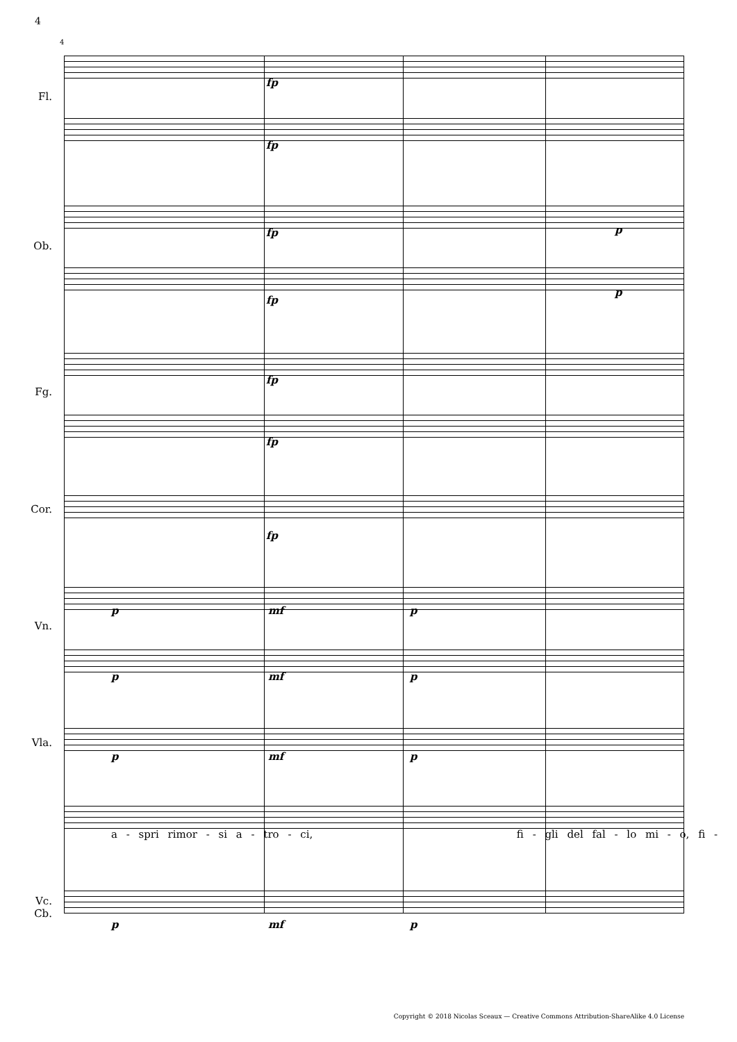4
4
Fl.
Ob.
Fg.
Cor.
Vn.
Vla.
Vc.
Cb.
fp
fp
fp p
fp
p
fp
fp
fp
p mf p
p mf p
p mf p
a - spri rimor - si a - tro - ci, fi - gli del fal - lo mi - o, fi -
p mf p
Copyright © 2018 Nicolas Sceaux — Creative Commons Attribution-ShareAlike 4.0 License